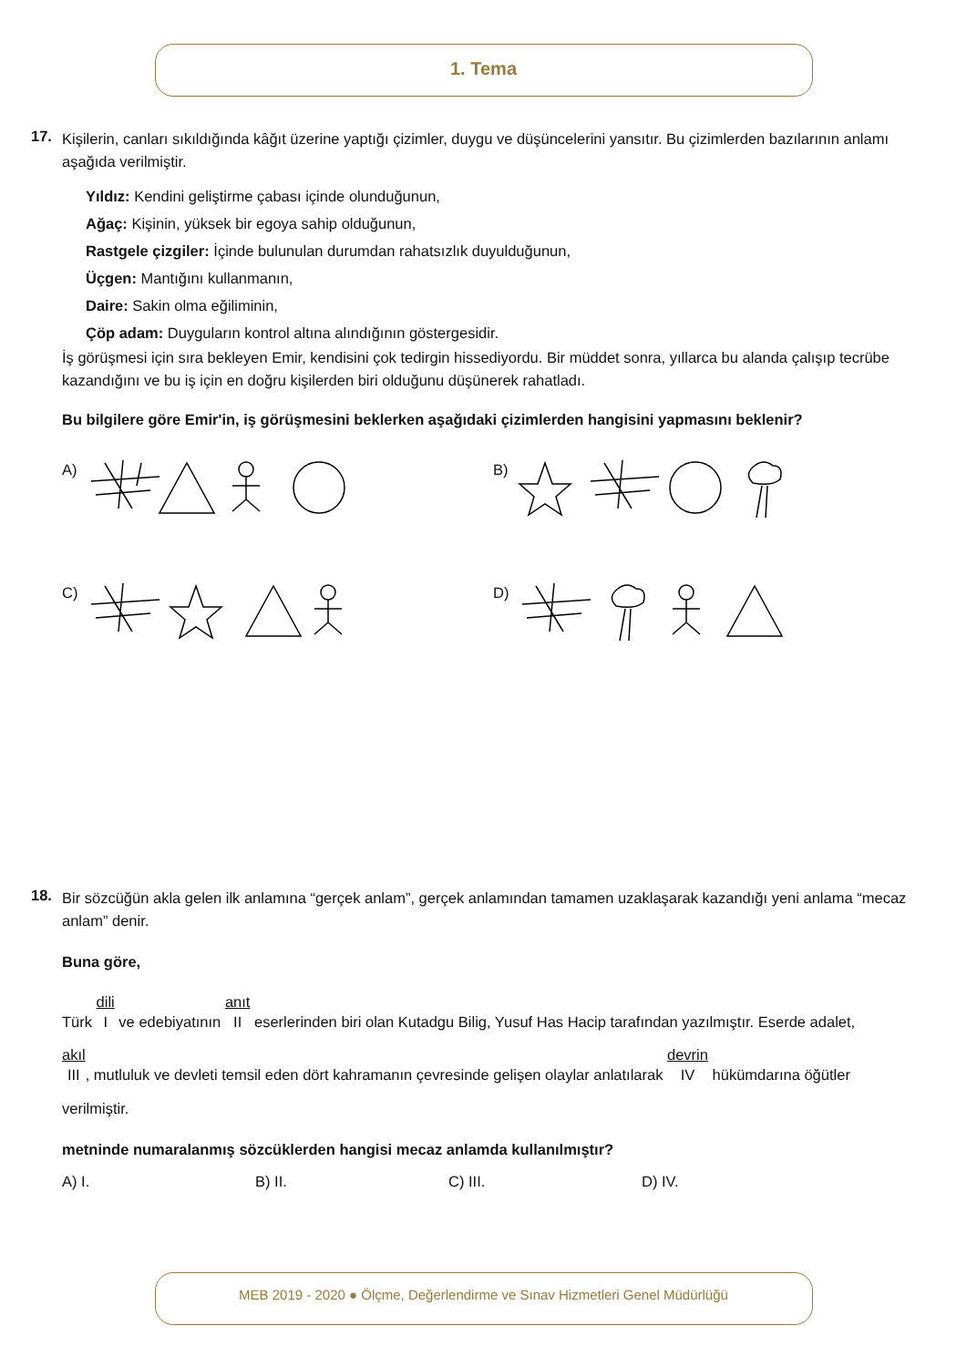1. Tema
17.
Kişilerin, canları sıkıldığında kâğıt üzerine yaptığı çizimler, duygu ve düşüncelerini yansıtır. Bu çizimlerden bazılarının anlamı aşağıda verilmiştir.
Yıldız: Kendini geliştirme çabası içinde olunduğunun,
Ağaç: Kişinin, yüksek bir egoya sahip olduğunun,
Rastgele çizgiler: İçinde bulunulan durumdan rahatsızlık duyulduğunun,
Üçgen: Mantığını kullanmanın,
Daire: Sakin olma eğiliminin,
Çöp adam: Duyguların kontrol altına alındığının göstergesidir.
İş görüşmesi için sıra bekleyen Emir, kendisini çok tedirgin hissediyordu. Bir müddet sonra, yıllarca bu alanda çalışıp tecrübe kazandığını ve bu iş için en doğru kişilerden biri olduğunu düşünerek rahatladı.
Bu bilgilere göre Emir'in, iş görüşmesini beklerken aşağıdaki çizimlerden hangisini yapmasını beklenir?
A)
B)
C)
D)
18.
Bir sözcüğün akla gelen ilk anlamına “gerçek anlam”, gerçek anlamından tamamen uzaklaşarak kazandığı yeni anlama “mecaz anlam” denir.
Buna göre,
Türk dili I ve edebiyatının anıt II eserlerinden biri olan Kutadgu Bilig, Yusuf Has Hacip tarafından yazılmıştır. Eserde adalet,
akıl III, mutluluk ve devleti temsil eden dört kahramanın çevresinde gelişen olaylar anlatılarak devrin IV hükümdarına öğütler
verilmiştir.
metninde numaralanmış sözcüklerden hangisi mecaz anlamda kullanılmıştır?
A) I. B) II. C) III. D) IV.
MEB 2019 - 2020 ● Ölçme, Değerlendirme ve Sınav Hizmetleri Genel Müdürlüğü